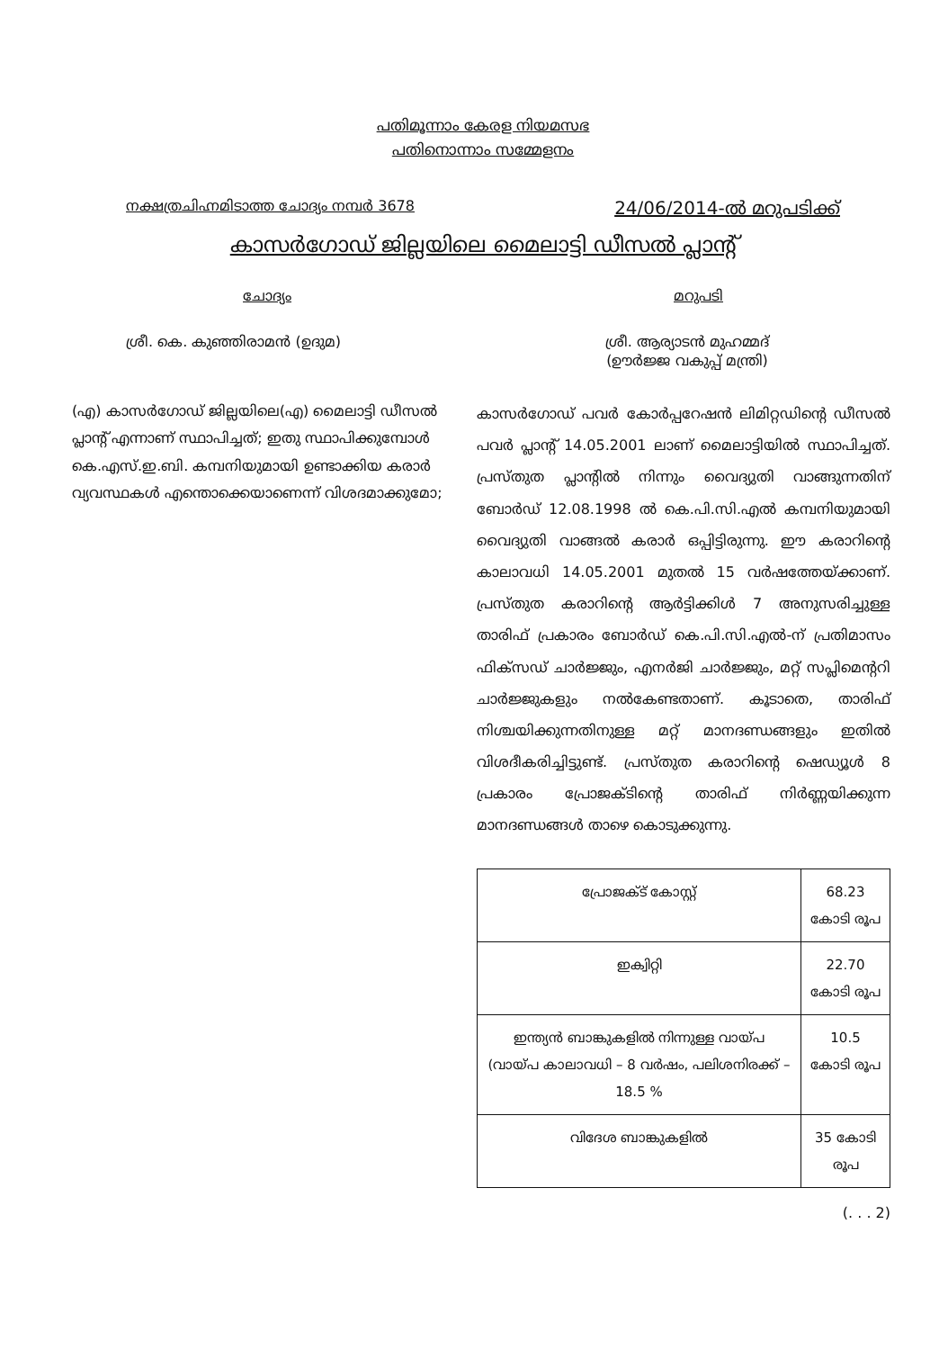പതിമൂന്നാം കേരള നിയമസഭ
പതിനൊന്നാം സമ്മേളനം
നക്ഷത്രചിഹ്നമിടാത്ത ചോദ്യം നമ്പർ 3678 24/06/2014-ൽ മറുപടിക്ക്
കാസർഗോഡ് ജില്ലയിലെ മൈലാട്ടി ഡീസൽ പ്ലാന്റ്
ചോദ്യം മറുപടി
ശ്രീ. കെ. കുഞ്ഞിരാമൻ (ഉദുമ) ശ്രീ. ആര്യാടൻ മുഹമ്മദ്
(ഊർജ്ജ വകുപ്പ് മന്ത്രി)
(എ) കാസർഗോഡ് ജില്ലയിലെ(എ) മൈലാട്ടി ഡീസൽ പ്ലാന്റ് എന്നാണ് സ്ഥാപിച്ചത്; ഇതു സ്ഥാപിക്കുമ്പോൾ കെ.എസ്.ഇ.ബി. കമ്പനിയുമായി ഉണ്ടാക്കിയ കരാർ വ്യവസ്ഥകൾ എന്തൊക്കെയാണെന്ന് വിശദമാക്കുമോ;
കാസർഗോഡ് പവർ കോർപ്പറേഷൻ ലിമിറ്റഡിന്റെ ഡീസൽ പവർ പ്ലാന്റ് 14.05.2001 ലാണ് മൈലാട്ടിയിൽ സ്ഥാപിച്ചത്. പ്രസ്തുത പ്ലാന്റിൽ നിന്നും വൈദ്യുതി വാങ്ങുന്നതിന് ബോർഡ് 12.08.1998 ൽ കെ.പി.സി.എൽ കമ്പനിയുമായി വൈദ്യുതി വാങ്ങൽ കരാർ ഒപ്പിട്ടിരുന്നു. ഈ കരാറിന്റെ കാലാവധി 14.05.2001 മുതൽ 15 വർഷത്തേയ്ക്കാണ്. പ്രസ്തുത കരാറിന്റെ ആർട്ടിക്കിൾ 7 അനുസരിച്ചുള്ള താരിഫ് പ്രകാരം ബോർഡ് കെ.പി.സി.എൽ-ന് പ്രതിമാസം ഫിക്സഡ് ചാർജ്ജും, എനർജി ചാർജ്ജും, മറ്റ് സപ്ലിമെന്ററി ചാർജ്ജുകളും നൽകേണ്ടതാണ്. കൂടാതെ, താരിഫ് നിശ്ചയിക്കുന്നതിനുള്ള മറ്റ് മാനദണ്ഡങ്ങളും ഇതിൽ വിശദീകരിച്ചിട്ടുണ്ട്. പ്രസ്തുത കരാറിന്റെ ഷെഡ്യൂൾ 8 പ്രകാരം പ്രോജക്ടിന്റെ താരിഫ് നിർണ്ണയിക്കുന്ന മാനദണ്ഡങ്ങൾ താഴെ കൊടുക്കുന്നു.
| പ്രോജക്ട് കോസ്റ്റ് | 68.23 കോടി രൂപ |
| ഇക്വിറ്റി | 22.70 കോടി രൂപ |
| ഇന്ത്യൻ ബാങ്കുകളിൽ നിന്നുള്ള വായ്പ (വായ്പ കാലാവധി – 8 വർഷം, പലിശനിരക്ക് – 18.5 % | 10.5 കോടി രൂപ |
| വിദേശ ബാങ്കുകളിൽ | 35 കോടി രൂപ |
(. . . 2)